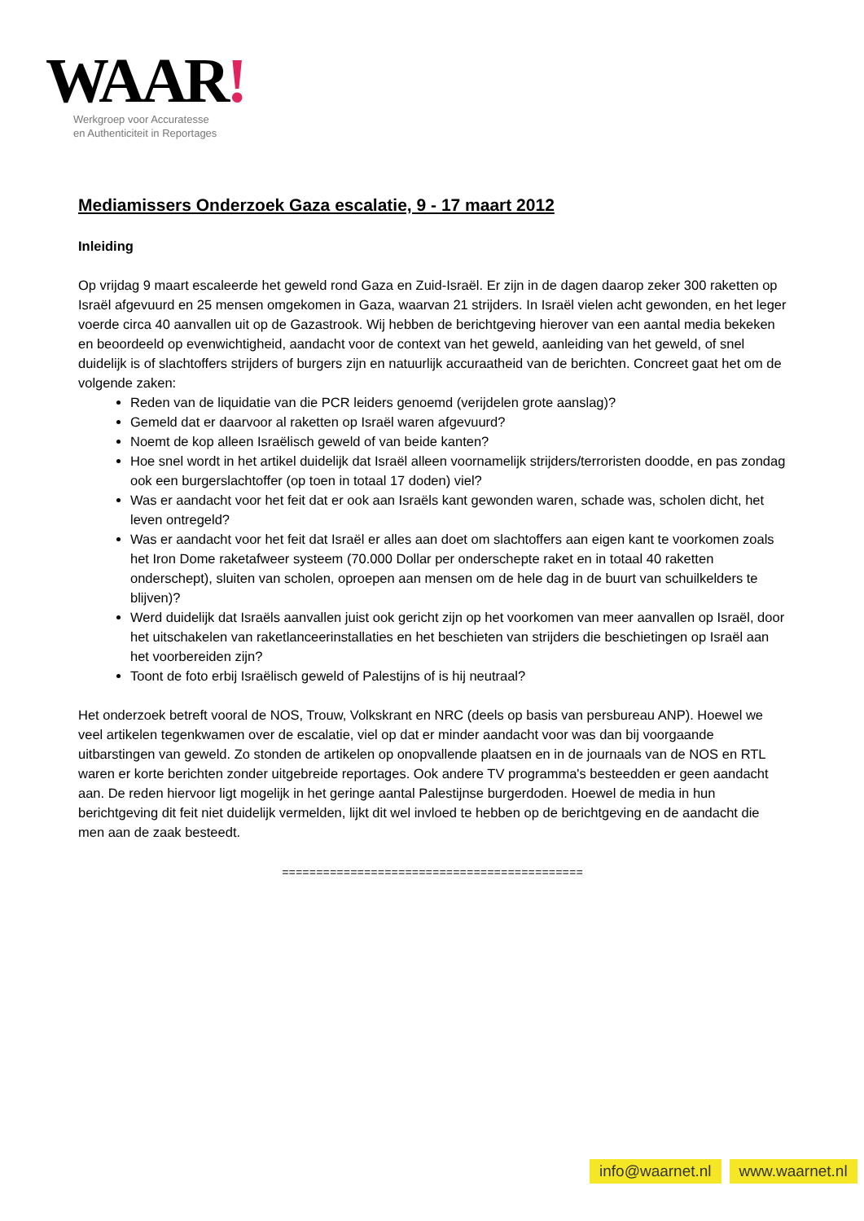WAAR!
Werkgroep voor Accuratesse
en Authenticiteit in Reportages
Mediamissers Onderzoek Gaza escalatie, 9 - 17 maart 2012
Inleiding
Op vrijdag 9 maart escaleerde het geweld rond Gaza en Zuid-Israël. Er zijn in de dagen daarop zeker 300 raketten op Israël afgevuurd en 25 mensen omgekomen in Gaza, waarvan 21 strijders. In Israël vielen acht gewonden, en het leger voerde circa 40 aanvallen uit op de Gazastrook. Wij hebben de berichtgeving hierover van een aantal media bekeken en beoordeeld op evenwichtigheid, aandacht voor de context van het geweld, aanleiding van het geweld, of snel duidelijk is of slachtoffers strijders of burgers zijn en natuurlijk accuraatheid van de berichten. Concreet gaat het om de volgende zaken:
Reden van de liquidatie van die PCR leiders genoemd (verijdelen grote aanslag)?
Gemeld dat er daarvoor al raketten op Israël waren afgevuurd?
Noemt de kop alleen Israëlisch geweld of van beide kanten?
Hoe snel wordt in het artikel duidelijk dat Israël alleen voornamelijk strijders/terroristen doodde, en pas zondag ook een burgerslachtoffer (op toen in totaal 17 doden) viel?
Was er aandacht voor het feit dat er ook aan Israëls kant gewonden waren, schade was, scholen dicht, het leven ontregeld?
Was er aandacht voor het feit dat Israël er alles aan doet om slachtoffers aan eigen kant te voorkomen zoals het Iron Dome raketafweer systeem (70.000 Dollar per onderschepte raket en in totaal 40 raketten onderschept), sluiten van scholen, oproepen aan mensen om de hele dag in de buurt van schuilkelders te blijven)?
Werd duidelijk dat Israëls aanvallen juist ook gericht zijn op het voorkomen van meer aanvallen op Israël, door het uitschakelen van raketlanceerinstallaties en het beschieten van strijders die beschietingen op Israël aan het voorbereiden zijn?
Toont de foto erbij Israëlisch geweld of Palestijns of is hij neutraal?
Het onderzoek betreft vooral de NOS, Trouw, Volkskrant en NRC (deels op basis van persbureau ANP). Hoewel we veel artikelen tegenkwamen over de escalatie, viel op dat er minder aandacht voor was dan bij voorgaande uitbarstingen van geweld. Zo stonden de artikelen op onopvallende plaatsen en in de journaals van de NOS en RTL waren er korte berichten zonder uitgebreide reportages. Ook andere TV programma's besteedden er geen aandacht aan. De reden hiervoor ligt mogelijk in het geringe aantal Palestijnse burgerdoden. Hoewel de media in hun berichtgeving dit feit niet duidelijk vermelden, lijkt dit wel invloed te hebben op de berichtgeving en de aandacht die men aan de zaak besteedt.
============================================
info@waarnet.nl www.waarnet.nl